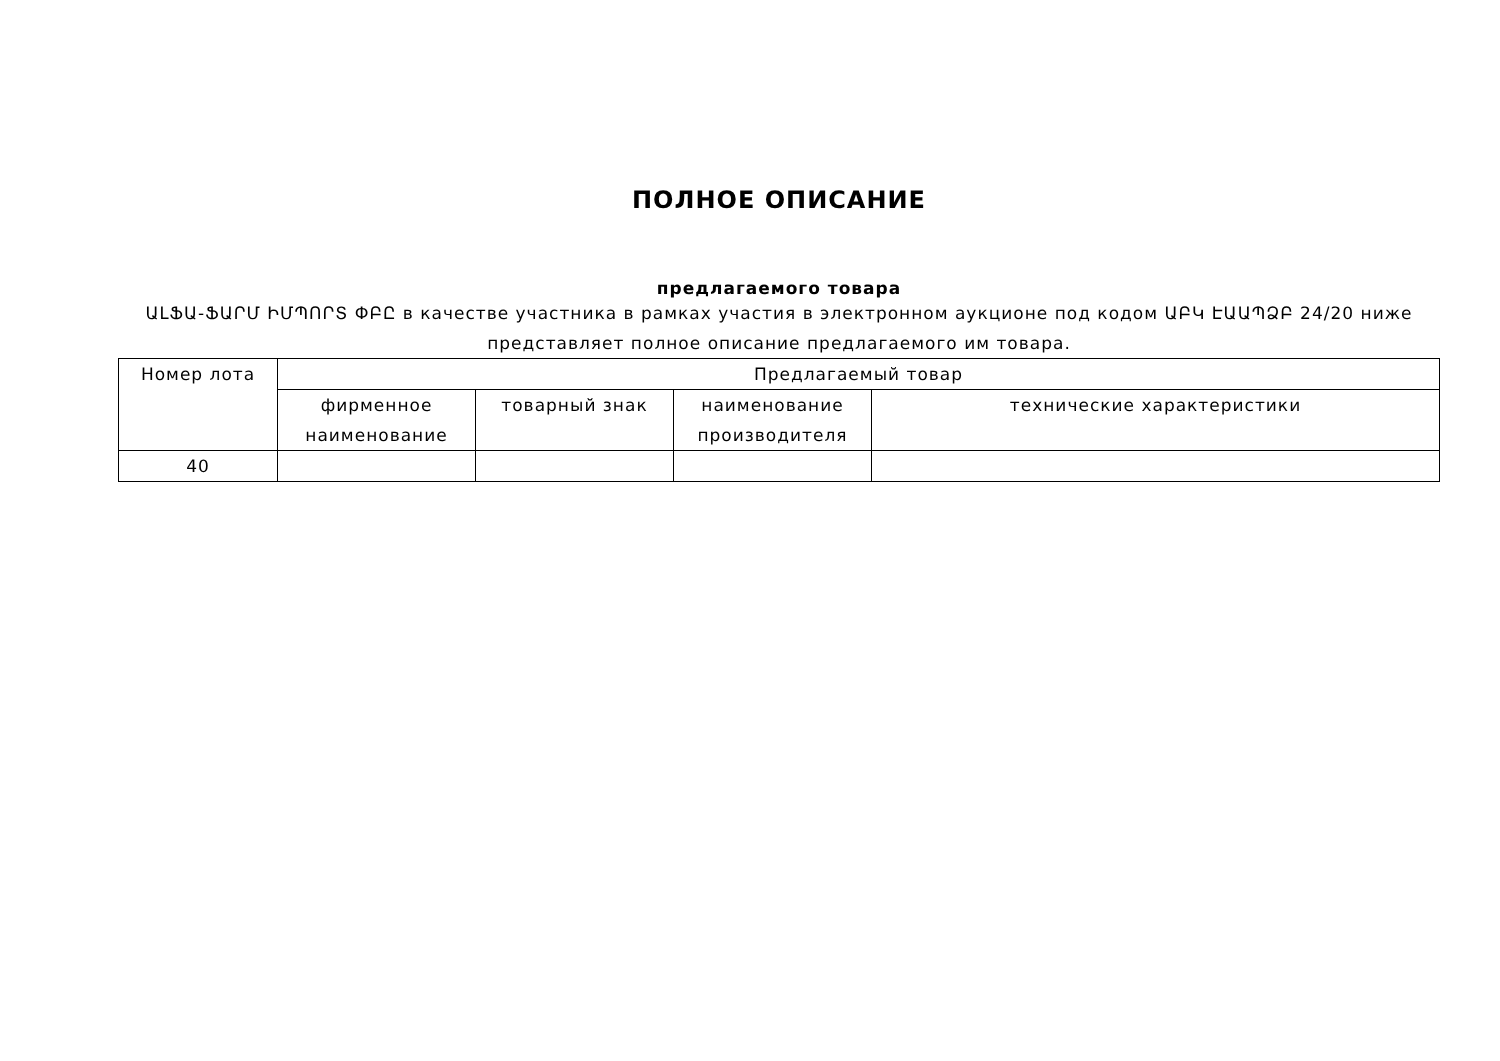ПОЛНОЕ ОПИСАНИЕ
предлагаемого товара
ԱԼՖԱ-ՖԱՐՄ ԻՄՊՈՐՏ ՓԲԸ в качестве участника в рамках участия в электронном аукционе под кодом ԱԲԿ ԷԱԱՊՁԲ 24/20 ниже представляет полное описание предлагаемого им товара.
| Номер лота | Предлагаемый товар | | | |
| --- | --- | --- | --- | --- |
| | фирменное наименование | товарный знак | наименование производителя | технические характеристики |
| 40 | | | | |